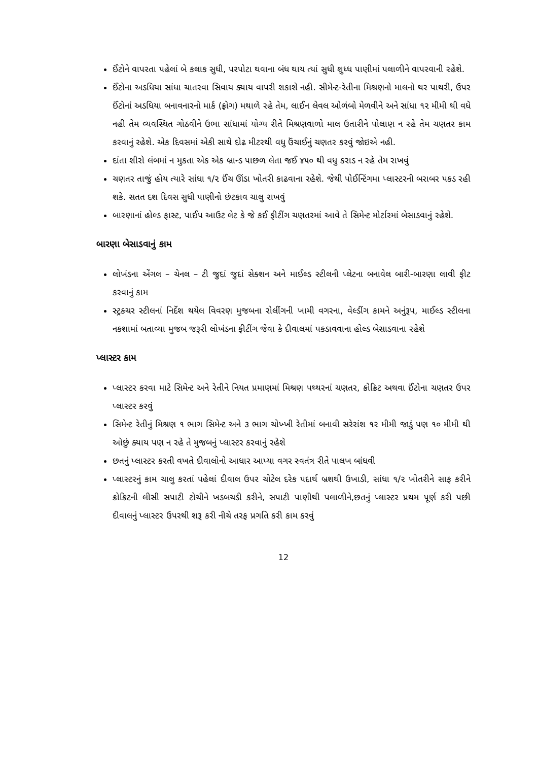ઈંટોને વાપરતા પહેલાં બે કલાક સુધી, પરપોટા થવાના બંધ થાય ત્યાં સુધી શુધ્ધ પાણીમાં પલાળીને વાપરવાની રહેશે.
ઈંટોના અડધિયા સાંધા ચાતરવા સિવાય ક્યાય વાપરી શકાશે નહી. સીમેન્ટ-રેતીના મિશ્રણનો માલનો થર પાથરી, ઉપર ઈંટોનાં અડધિયા બનાવનારનો માર્ક (ફ્રોગ) મથાળે રહે તેમ, લાઈન લેવલ ઓળંબો મેળવીને અને સાંધા ૧૨ મીમી થી વધે નહી તેમ વ્યવસ્થિત ગોઠવીને ઉભા સાંધામાં યોગ્ય રીતે મિશ્રણવાળો માલ ઉતારીને પોલાણ ન રહે તેમ ચણતર કામ કરવાનું રહેશે. એક દિવસમાં એકી સાથે દોઢ મીટરથી વધુ ઉંચાઈનું ચણતર કરવું જોઇએ નહી.
દાંતા શીરો લંબમાં ન મુકતા એક એક બ્રાન્ડ પાછળ લેતા જઈ ૪૫૦ થી વધુ કરાડ ન રહે તેમ રાખવું
ચણતર તાજું હોય ત્યારે સાંધા ૧/૨ ઈંચ ઊંડા ખોતરી કાઢવાના રહેશે. જેથી પોઈન્ટિંગમા પ્લાસ્ટરની બરાબર પકડ રહી શકે. સતત દશ દિવસ સુધી પાણીનો છંટકાવ ચાલુ રાખવું
બારણાનાં હોલ્ડ ફાસ્ટ, પાઈપ આઉટ લેટ કે જે કઈ ફીટીંગ ચણતરમાં આવે તે સિમેન્ટ મોર્ટારમાં બેસાડવાનું રહેશે.
બારણા બેસાડવાનું કામ
લોખંડના એંગલ – ચેનલ – ટી જુદાં જુદાં સેક્શન અને માઈલ્ડ સ્ટીલની પ્લેટના બનાવેલ બારી-બારણા લાવી ફીટ કરવાનું કામ
સ્ટ્રક્ચર સ્ટીલનાં નિર્દેશ થયેલ વિવરણ મુજબના રોલીંગની ખામી વગરના, વેલ્ડીંગ કામને અનુંરૂપ, માઈલ્ડ સ્ટીલના નકશામાં બતાવ્યા મુજબ જરૂરી લોખંડના ફીટીંગ જેવા કે દીવાલમાં પકડાવવાના હોલ્ડ બેસાડવાના રહેશે
પ્લાસ્ટર કામ
પ્લાસ્ટર કરવા માટે સિમેન્ટ અને રેતીને નિયત પ્રમાણમાં મિશ્રણ પથ્થરનાં ચણતર, ક્રોક્રિટ અથવા ઈંટોના ચણતર ઉપર પ્લાસ્ટર કરવું
સિમેન્ટ રેતીનું મિશ્રણ ૧ ભાગ સિમેન્ટ અને ૩ ભાગ ચોખ્ખી રેતીમાં બનાવી સરેરાંશ ૧૨ મીમી જાડું પણ ૧૦ મીમી થી ઓછું ક્યાય પણ ન રહે તે મુજબનું પ્લાસ્ટર કરવાનું રહેશે
છતનું પ્લાસ્ટર કરતી વખતે દીવાલોનો આધાર આપ્યા વગર સ્વતંત્ર રીતે પાલખ બાંધવી
પ્લાસ્ટરનું કામ ચાલુ કરતાં પહેલાં દીવાલ ઉપર ચોટેલ દરેક પદાર્થ બ્રશથી ઉખાડી, સાંધા ૧/૨ ખોતરીને સાફ કરીને ક્રોક્રિટની લીસી સપાટી ટોચીને ખડબચડી કરીને, સપાટી પાણીથી પલાળીને,છતનું પ્લાસ્ટર પ્રથમ પૂર્ણ કરી પછી દીવાલનું પ્લાસ્ટર ઉપરથી શરૂ કરી નીચે તરફ પ્રગતિ કરી કામ કરવું
12